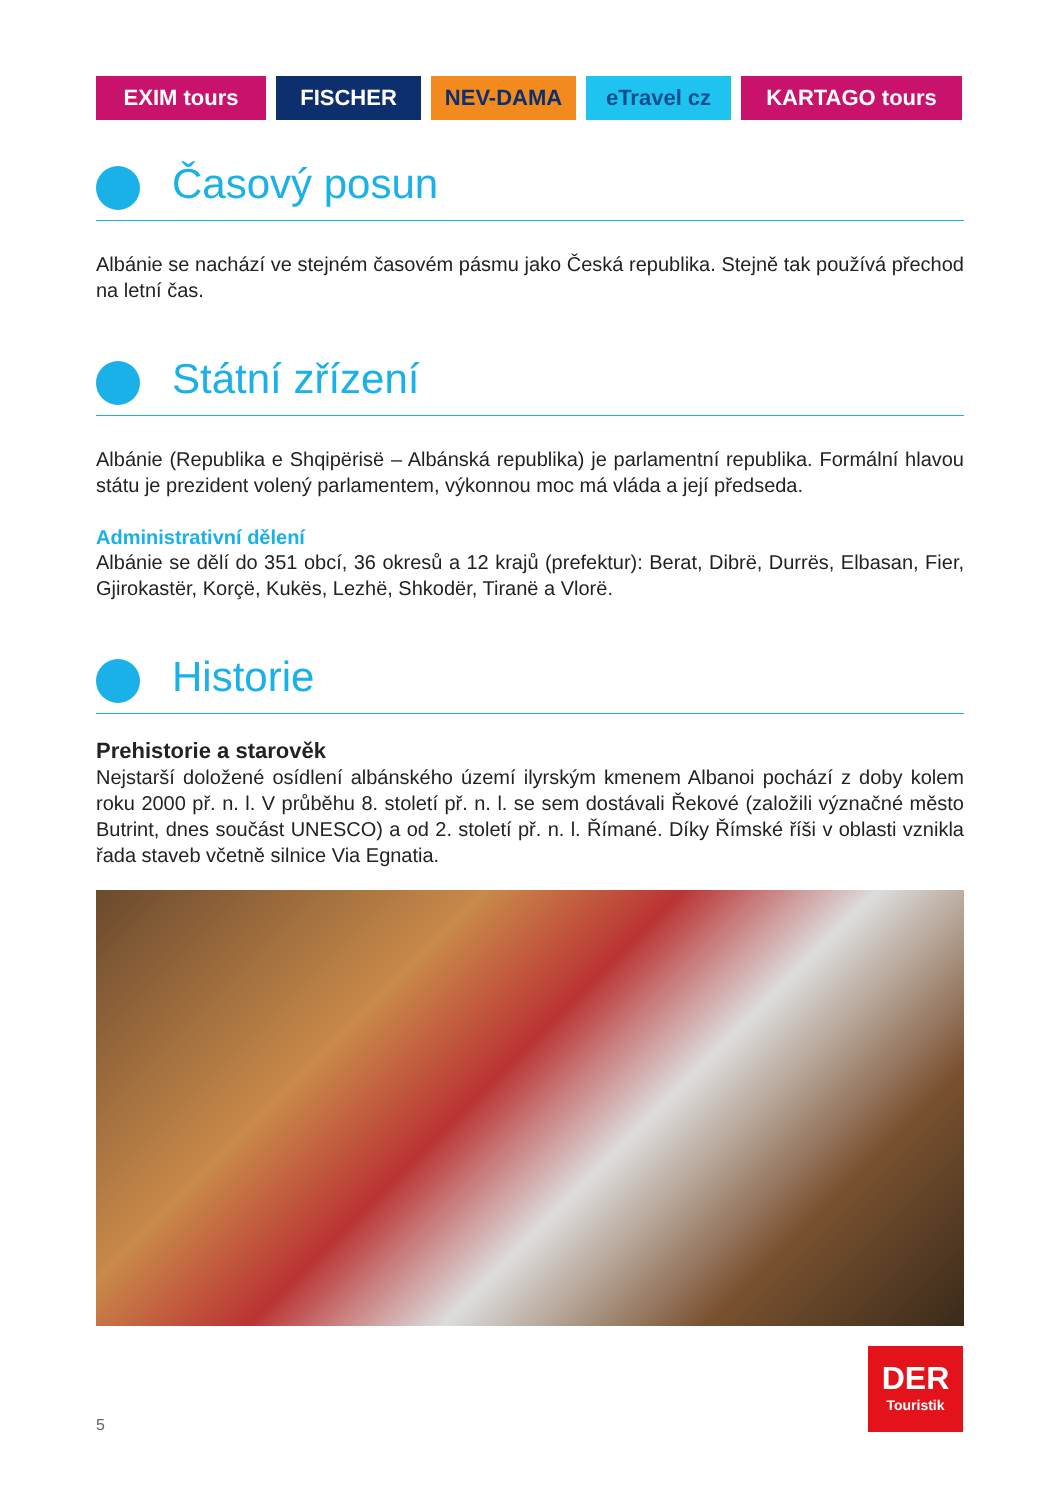EXIM tours FISCHER NEV-DAMA eTravel cz KARTAGO tours
Časový posun
Albánie se nachází ve stejném časovém pásmu jako Česká republika. Stejně tak používá přechod na letní čas.
Státní zřízení
Albánie (Republika e Shqipërisë – Albánská republika) je parlamentní republika. Formální hlavou státu je prezident volený parlamentem, výkonnou moc má vláda a její předseda.
Administrativní dělení
Albánie se dělí do 351 obcí, 36 okresů a 12 krajů (prefektur): Berat, Dibrë, Durrës, Elbasan, Fier, Gjirokastër, Korçë, Kukës, Lezhë, Shkodër, Tiranë a Vlorë.
Historie
Prehistorie a starověk
Nejstarší doložené osídlení albánského území ilyrským kmenem Albanoi pochází z doby kolem roku 2000 př. n. l. V průběhu 8. století př. n. l. se sem dostávali Řekové (založili význačné město Butrint, dnes součást UNESCO) a od 2. století př. n. l. Římané. Díky Římské říši v oblasti vznikla řada staveb včetně silnice Via Egnatia.
5
DER
Touristik